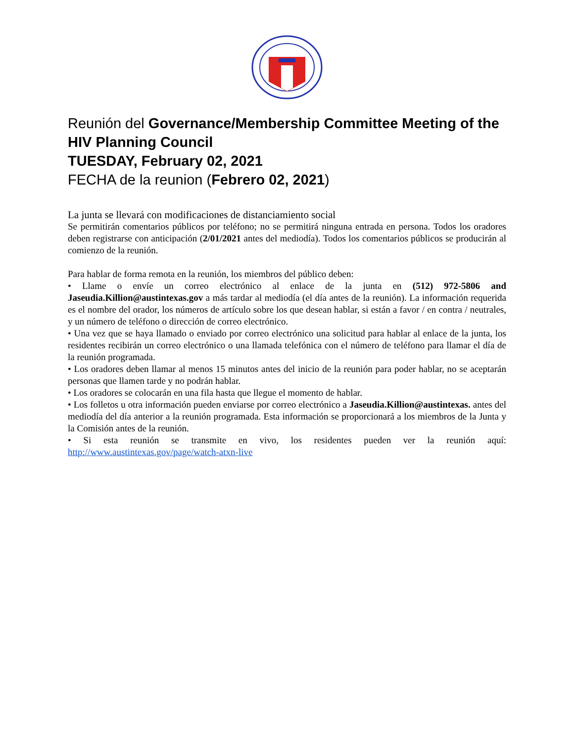Reunión del Governance/Membership Committee Meeting of the HIV Planning Council
TUESDAY, February 02, 2021
FECHA de la reunion (Febrero 02, 2021)
La junta se llevará con modificaciones de distanciamiento social
Se permitirán comentarios públicos por teléfono; no se permitirá ninguna entrada en persona. Todos los oradores deben registrarse con anticipación (2/01/2021 antes del mediodía). Todos los comentarios públicos se producirán al comienzo de la reunión.
Para hablar de forma remota en la reunión, los miembros del público deben:
• Llame o envíe un correo electrónico al enlace de la junta en (512) 972-5806 and Jaseudia.Killion@austintexas.gov a más tardar al mediodía (el día antes de la reunión). La información requerida es el nombre del orador, los números de artículo sobre los que desean hablar, si están a favor / en contra / neutrales, y un número de teléfono o dirección de correo electrónico.
• Una vez que se haya llamado o enviado por correo electrónico una solicitud para hablar al enlace de la junta, los residentes recibirán un correo electrónico o una llamada telefónica con el número de teléfono para llamar el día de la reunión programada.
• Los oradores deben llamar al menos 15 minutos antes del inicio de la reunión para poder hablar, no se aceptarán personas que llamen tarde y no podrán hablar.
• Los oradores se colocarán en una fila hasta que llegue el momento de hablar.
• Los folletos u otra información pueden enviarse por correo electrónico a Jaseudia.Killion@austintexas. antes del mediodía del día anterior a la reunión programada. Esta información se proporcionará a los miembros de la Junta y la Comisión antes de la reunión.
• Si esta reunión se transmite en vivo, los residentes pueden ver la reunión aquí: http://www.austintexas.gov/page/watch-atxn-live